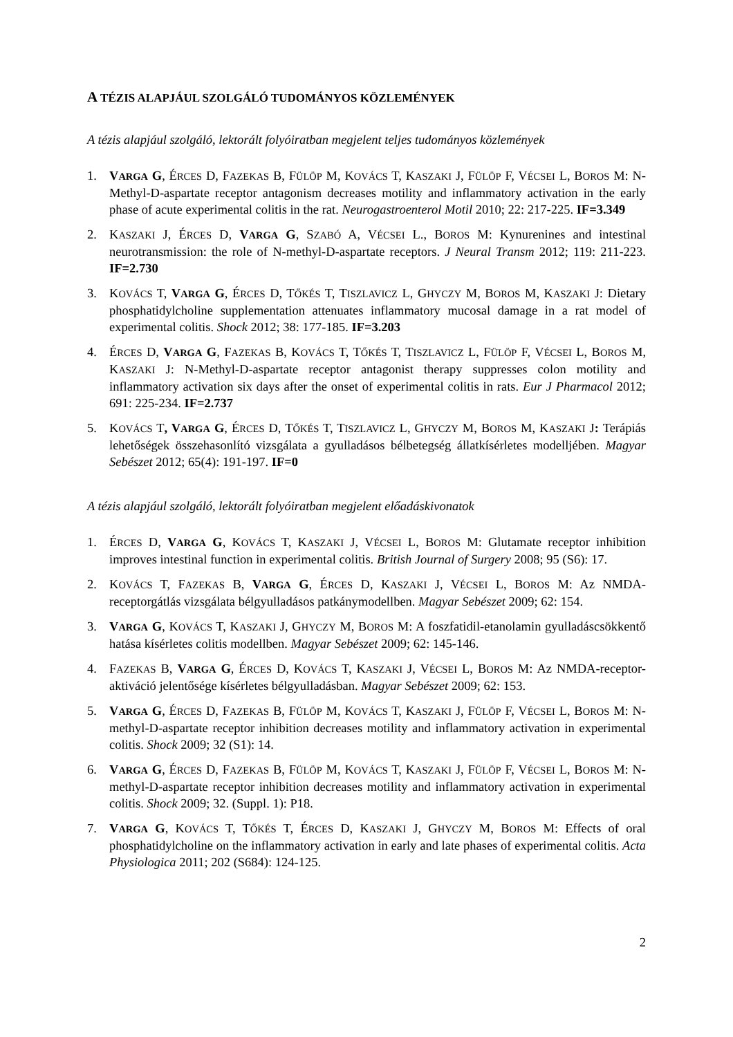A TÉZIS ALAPJÁUL SZOLGÁLÓ TUDOMÁNYOS KÖZLEMÉNYEK
A tézis alapjául szolgáló, lektorált folyóiratban megjelent teljes tudományos közlemények
1. VARGA G, ÉRCES D, FAZEKAS B, FÜLÖP M, KOVÁCS T, KASZAKI J, FÜLÖP F, VÉCSEI L, BOROS M: N-Methyl-D-aspartate receptor antagonism decreases motility and inflammatory activation in the early phase of acute experimental colitis in the rat. Neurogastroenterol Motil 2010; 22: 217-225. IF=3.349
2. KASZAKI J, ÉRCES D, VARGA G, SZABÓ A, VÉCSEI L., BOROS M: Kynurenines and intestinal neurotransmission: the role of N-methyl-D-aspartate receptors. J Neural Transm 2012; 119: 211-223. IF=2.730
3. KOVÁCS T, VARGA G, ÉRCES D, TŐKÉS T, TISZLAVICZ L, GHYCZY M, BOROS M, KASZAKI J: Dietary phosphatidylcholine supplementation attenuates inflammatory mucosal damage in a rat model of experimental colitis. Shock 2012; 38: 177-185. IF=3.203
4. ÉRCES D, VARGA G, FAZEKAS B, KOVÁCS T, TŐKÉS T, TISZLAVICZ L, FÜLÖP F, VÉCSEI L, BOROS M, KASZAKI J: N-Methyl-D-aspartate receptor antagonist therapy suppresses colon motility and inflammatory activation six days after the onset of experimental colitis in rats. Eur J Pharmacol 2012; 691: 225-234. IF=2.737
5. KOVÁCS T, VARGA G, ÉRCES D, TŐKÉS T, TISZLAVICZ L, GHYCZY M, BOROS M, KASZAKI J: Terápiás lehetőségek összehasonlító vizsgálata a gyulladásos bélbetegség állatkísérletes modelljében. Magyar Sebészet 2012; 65(4): 191-197. IF=0
A tézis alapjául szolgáló, lektorált folyóiratban megjelent előadáskivonatok
1. ÉRCES D, VARGA G, KOVÁCS T, KASZAKI J, VÉCSEI L, BOROS M: Glutamate receptor inhibition improves intestinal function in experimental colitis. British Journal of Surgery 2008; 95 (S6): 17.
2. KOVÁCS T, FAZEKAS B, VARGA G, ÉRCES D, KASZAKI J, VÉCSEI L, BOROS M: Az NMDA-receptorgátlás vizsgálata bélgyulladásos patkánymodellben. Magyar Sebészet 2009; 62: 154.
3. VARGA G, KOVÁCS T, KASZAKI J, GHYCZY M, BOROS M: A foszfatidil-etanolamin gyulladáscsökkentő hatása kísérletes colitis modellben. Magyar Sebészet 2009; 62: 145-146.
4. FAZEKAS B, VARGA G, ÉRCES D, KOVÁCS T, KASZAKI J, VÉCSEI L, BOROS M: Az NMDA-receptor-aktiváció jelentősége kísérletes bélgyulladásban. Magyar Sebészet 2009; 62: 153.
5. VARGA G, ÉRCES D, FAZEKAS B, FÜLÖP M, KOVÁCS T, KASZAKI J, FÜLÖP F, VÉCSEI L, BOROS M: N-methyl-D-aspartate receptor inhibition decreases motility and inflammatory activation in experimental colitis. Shock 2009; 32 (S1): 14.
6. VARGA G, ÉRCES D, FAZEKAS B, FÜLÖP M, KOVÁCS T, KASZAKI J, FÜLÖP F, VÉCSEI L, BOROS M: N-methyl-D-aspartate receptor inhibition decreases motility and inflammatory activation in experimental colitis. Shock 2009; 32. (Suppl. 1): P18.
7. VARGA G, KOVÁCS T, TŐKÉS T, ÉRCES D, KASZAKI J, GHYCZY M, BOROS M: Effects of oral phosphatidylcholine on the inflammatory activation in early and late phases of experimental colitis. Acta Physiologica 2011; 202 (S684): 124-125.
2